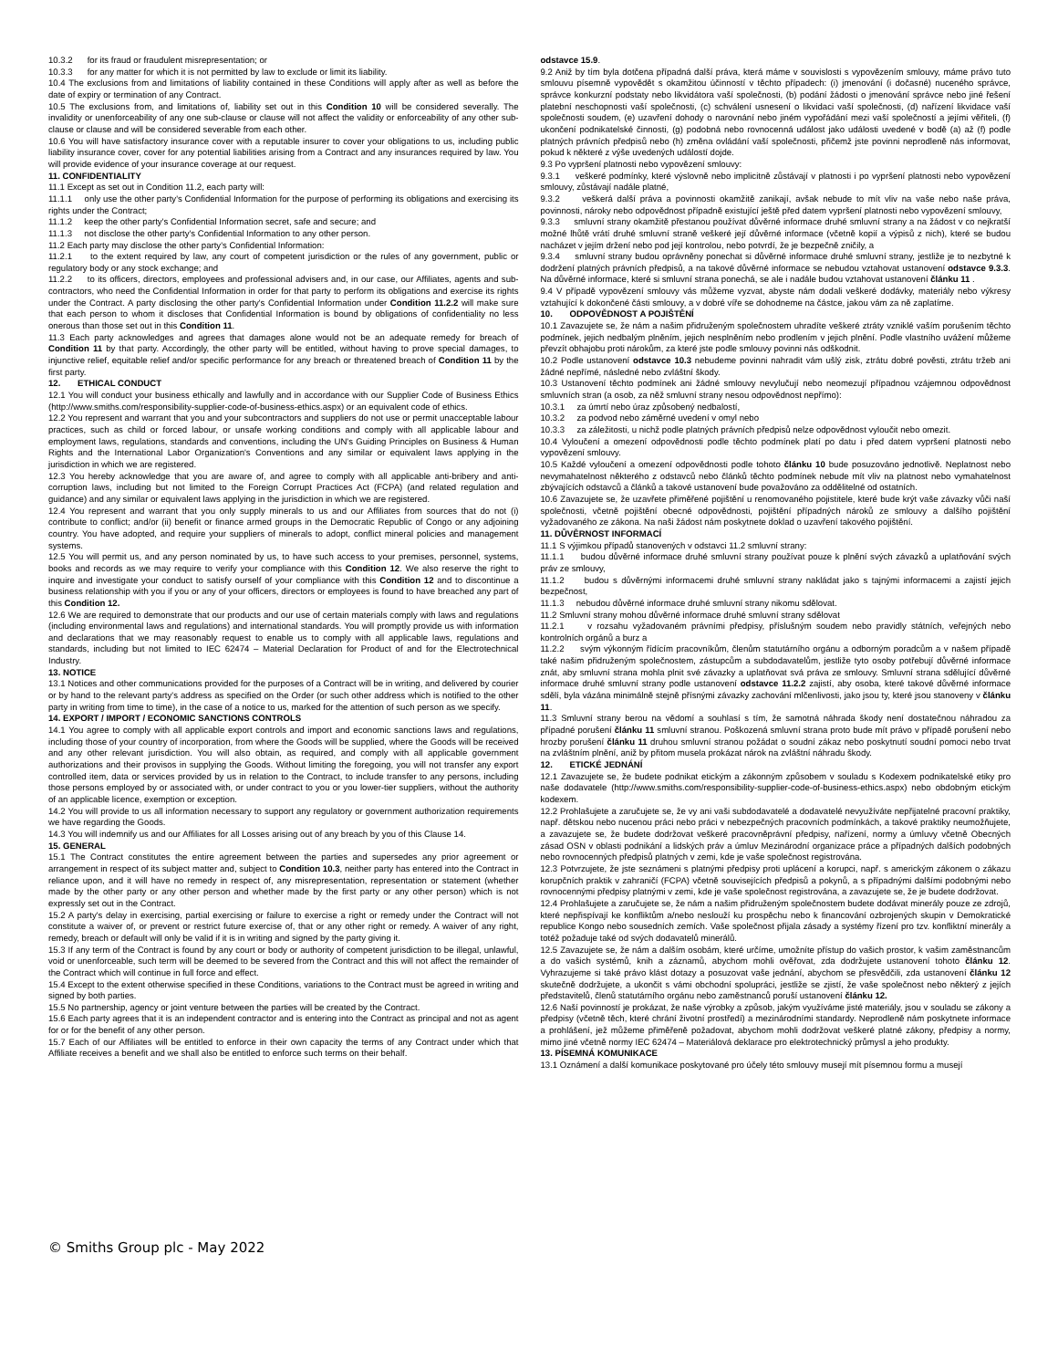10.3.2 for its fraud or fraudulent misrepresentation; or
10.3.3 for any matter for which it is not permitted by law to exclude or limit its liability.
10.4 The exclusions from and limitations of liability contained in these Conditions will apply after as well as before the date of expiry or termination of any Contract.
10.5 The exclusions from, and limitations of, liability set out in this Condition 10 will be considered severally. The invalidity or unenforceability of any one sub-clause or clause will not affect the validity or enforceability of any other sub-clause or clause and will be considered severable from each other.
10.6 You will have satisfactory insurance cover with a reputable insurer to cover your obligations to us, including public liability insurance cover, cover for any potential liabilities arising from a Contract and any insurances required by law. You will provide evidence of your insurance coverage at our request.
11. CONFIDENTIALITY
11.1 Except as set out in Condition 11.2, each party will:
11.1.1 only use the other party's Confidential Information for the purpose of performing its obligations and exercising its rights under the Contract;
11.1.2 keep the other party's Confidential Information secret, safe and secure; and
11.1.3 not disclose the other party's Confidential Information to any other person.
11.2 Each party may disclose the other party's Confidential Information:
11.2.1 to the extent required by law, any court of competent jurisdiction or the rules of any government, public or regulatory body or any stock exchange; and
11.2.2 to its officers, directors, employees and professional advisers and, in our case, our Affiliates, agents and sub-contractors, who need the Confidential Information in order for that party to perform its obligations and exercise its rights under the Contract. A party disclosing the other party's Confidential Information under Condition 11.2.2 will make sure that each person to whom it discloses that Confidential Information is bound by obligations of confidentiality no less onerous than those set out in this Condition 11.
11.3 Each party acknowledges and agrees that damages alone would not be an adequate remedy for breach of Condition 11 by that party. Accordingly, the other party will be entitled, without having to prove special damages, to injunctive relief, equitable relief and/or specific performance for any breach or threatened breach of Condition 11 by the first party.
12. ETHICAL CONDUCT
12.1 You will conduct your business ethically and lawfully and in accordance with our Supplier Code of Business Ethics (http://www.smiths.com/responsibility-supplier-code-of-business-ethics.aspx) or an equivalent code of ethics.
12.2 You represent and warrant that you and your subcontractors and suppliers do not use or permit unacceptable labour practices, such as child or forced labour, or unsafe working conditions and comply with all applicable labour and employment laws, regulations, standards and conventions, including the UN's Guiding Principles on Business & Human Rights and the International Labor Organization's Conventions and any similar or equivalent laws applying in the jurisdiction in which we are registered.
12.3 You hereby acknowledge that you are aware of, and agree to comply with all applicable anti-bribery and anti-corruption laws, including but not limited to the Foreign Corrupt Practices Act (FCPA) (and related regulation and guidance) and any similar or equivalent laws applying in the jurisdiction in which we are registered.
12.4 You represent and warrant that you only supply minerals to us and our Affiliates from sources that do not (i) contribute to conflict; and/or (ii) benefit or finance armed groups in the Democratic Republic of Congo or any adjoining country. You have adopted, and require your suppliers of minerals to adopt, conflict mineral policies and management systems.
12.5 You will permit us, and any person nominated by us, to have such access to your premises, personnel, systems, books and records as we may require to verify your compliance with this Condition 12. We also reserve the right to inquire and investigate your conduct to satisfy ourself of your compliance with this Condition 12 and to discontinue a business relationship with you if you or any of your officers, directors or employees is found to have breached any part of this Condition 12.
12.6 We are required to demonstrate that our products and our use of certain materials comply with laws and regulations (including environmental laws and regulations) and international standards. You will promptly provide us with information and declarations that we may reasonably request to enable us to comply with all applicable laws, regulations and standards, including but not limited to IEC 62474 – Material Declaration for Product of and for the Electrotechnical Industry.
13. NOTICE
13.1 Notices and other communications provided for the purposes of a Contract will be in writing, and delivered by courier or by hand to the relevant party's address as specified on the Order (or such other address which is notified to the other party in writing from time to time), in the case of a notice to us, marked for the attention of such person as we specify.
14. EXPORT / IMPORT / ECONOMIC SANCTIONS CONTROLS
14.1 You agree to comply with all applicable export controls and import and economic sanctions laws and regulations, including those of your country of incorporation, from where the Goods will be supplied, where the Goods will be received and any other relevant jurisdiction. You will also obtain, as required, and comply with all applicable government authorizations and their provisos in supplying the Goods. Without limiting the foregoing, you will not transfer any export controlled item, data or services provided by us in relation to the Contract, to include transfer to any persons, including those persons employed by or associated with, or under contract to you or you lower-tier suppliers, without the authority of an applicable licence, exemption or exception.
14.2 You will provide to us all information necessary to support any regulatory or government authorization requirements we have regarding the Goods.
14.3 You will indemnify us and our Affiliates for all Losses arising out of any breach by you of this Clause 14.
15. GENERAL
15.1 The Contract constitutes the entire agreement between the parties and supersedes any prior agreement or arrangement in respect of its subject matter and, subject to Condition 10.3, neither party has entered into the Contract in reliance upon, and it will have no remedy in respect of, any misrepresentation, representation or statement (whether made by the other party or any other person and whether made by the first party or any other person) which is not expressly set out in the Contract.
15.2 A party's delay in exercising, partial exercising or failure to exercise a right or remedy under the Contract will not constitute a waiver of, or prevent or restrict future exercise of, that or any other right or remedy. A waiver of any right, remedy, breach or default will only be valid if it is in writing and signed by the party giving it.
15.3 If any term of the Contract is found by any court or body or authority of competent jurisdiction to be illegal, unlawful, void or unenforceable, such term will be deemed to be severed from the Contract and this will not affect the remainder of the Contract which will continue in full force and effect.
15.4 Except to the extent otherwise specified in these Conditions, variations to the Contract must be agreed in writing and signed by both parties.
15.5 No partnership, agency or joint venture between the parties will be created by the Contract.
15.6 Each party agrees that it is an independent contractor and is entering into the Contract as principal and not as agent for or for the benefit of any other person.
15.7 Each of our Affiliates will be entitled to enforce in their own capacity the terms of any Contract under which that Affiliate receives a benefit and we shall also be entitled to enforce such terms on their behalf.
odstavce 15.9.
9.2 Aniž by tím byla dotčena případná další práva, která máme v souvislosti s vypovězením smlouvy, máme právo tuto smlouvu písemně vypovědět s okamžitou účinností v těchto případech: (i) jmenování (i dočasné) nuceného správce, správce konkurzní podstaty nebo likvidátora vaší společnosti, (b) podání žádosti o jmenování správce nebo jiné řešení platební neschopnosti vaší společnosti, (c) schválení usnesení o likvidaci vaší společnosti, (d) nařízení likvidace vaší společnosti soudem, (e) uzavření dohody o narovnání nebo jiném vypořádání mezi vaší společností a jejími věřiteli, (f) ukončení podnikatelské činnosti, (g) podobná nebo rovnocenná událost jako události uvedené v bodě (a) až (f) podle platných právních předpisů nebo (h) změna ovládání vaší společnosti, přičemž jste povinni neprodleně nás informovat, pokud k některé z výše uvedených událostí dojde.
9.3 Po vypršení platnosti nebo vypovězení smlouvy:
9.3.1 veškeré podmínky, které výslovně nebo implicitně zůstávají v platnosti i po vypršení platnosti nebo vypovězení smlouvy, zůstávají nadále platné,
9.3.2 veškerá další práva a povinnosti okamžitě zanikají, avšak nebude to mít vliv na vaše nebo naše práva, povinnosti, nároky nebo odpovědnost případně existující ještě před datem vypršení platnosti nebo vypovězení smlouvy,
9.3.3 smluvní strany okamžitě přestanou používat důvěrné informace druhé smluvní strany a na žádost v co nejkratší možné lhůtě vrátí druhé smluvní straně veškeré její důvěrné informace (včetně kopií a výpisů z nich), které se budou nacházet v jejím držení nebo pod její kontrolou, nebo potvrdí, že je bezpečně zničily, a
9.3.4 smluvní strany budou oprávněny ponechat si důvěrné informace druhé smluvní strany, jestliže je to nezbytné k dodržení platných právních předpisů, a na takové důvěrné informace se nebudou vztahovat ustanovení odstavce 9.3.3. Na důvěrné informace, které si smluvní strana ponechá, se ale i nadále budou vztahovat ustanovení článku 11 .
9.4 V případě vypovězení smlouvy vás můžeme vyzvat, abyste nám dodali veškeré dodávky, materiály nebo výkresy vztahující k dokončené části smlouvy, a v dobré víře se dohodneme na částce, jakou vám za ně zaplatíme.
10. ODPOVĚDNOST A POJIŠTĚNÍ
10.1 Zavazujete se, že nám a našim přidruženým společnostem uhradíte veškeré ztráty vzniklé vaším porušením těchto podmínek, jejich nedbalým plněním, jejich nesplněním nebo prodlením v jejich plnění. Podle vlastního uvážení můžeme převzít obhajobu proti nárokům, za které jste podle smlouvy povinni nás odškodnit.
10.2 Podle ustanovení odstavce 10.3 nebudeme povinni nahradit vám ušlý zisk, ztrátu dobré pověsti, ztrátu tržeb ani žádné nepřímé, následné nebo zvláštní škody.
10.3 Ustanovení těchto podmínek ani žádné smlouvy nevylučují nebo neomezují případnou vzájemnou odpovědnost smluvních stran (a osob, za něž smluvní strany nesou odpovědnost nepřímo):
10.3.1 za úmrtí nebo úraz způsobený nedbalostí,
10.3.2 za podvod nebo záměrné uvedení v omyl nebo
10.3.3 za záležitosti, u nichž podle platných právních předpisů nelze odpovědnost vyloučit nebo omezit.
10.4 Vyloučení a omezení odpovědnosti podle těchto podmínek platí po datu i před datem vypršení platnosti nebo vypovězení smlouvy.
10.5 Každé vyloučení a omezení odpovědnosti podle tohoto článku 10 bude posuzováno jednotlivě. Neplatnost nebo nevymahatelnost některého z odstavců nebo článků těchto podmínek nebude mít vliv na platnost nebo vymahatelnost zbývajících odstavců a článků a takové ustanovení bude považováno za oddělitelné od ostatních.
10.6 Zavazujete se, že uzavřete přiměřené pojištění u renomovaného pojistitele, které bude krýt vaše závazky vůči naší společnosti, včetně pojištění obecné odpovědnosti, pojištění případných nároků ze smlouvy a dalšího pojištění vyžadovaného ze zákona. Na naši žádost nám poskytnete doklad o uzavření takového pojištění.
11. DŮVĚRNOST INFORMACÍ
11.1 S výjimkou případů stanovených v odstavci 11.2 smluvní strany:
11.1.1 budou důvěrné informace druhé smluvní strany používat pouze k plnění svých závazků a uplatňování svých práv ze smlouvy,
11.1.2 budou s důvěrnými informacemi druhé smluvní strany nakládat jako s tajnými informacemi a zajistí jejich bezpečnost,
11.1.3 nebudou důvěrné informace druhé smluvní strany nikomu sdělovat.
11.2 Smluvní strany mohou důvěrné informace druhé smluvní strany sdělovat
11.2.1 v rozsahu vyžadovaném právními předpisy, příslušným soudem nebo pravidly státních, veřejných nebo kontrolních orgánů a burz a
11.2.2 svým výkonným řídícím pracovníkům, členům statutárního orgánu a odborným poradcům a v našem případě také našim přidruženým společnostem, zástupcům a subdodavatelům, jestliže tyto osoby potřebují důvěrné informace znát, aby smluvní strana mohla plnit své závazky a uplatňovat svá práva ze smlouvy. Smluvní strana sdělující důvěrné informace druhé smluvní strany podle ustanovení odstavce 11.2.2 zajistí, aby osoba, které takové důvěrné informace sdělí, byla vázána minimálně stejně přísnými závazky zachování mlčenlivosti, jako jsou ty, které jsou stanoveny v článku 11.
11.3 Smluvní strany berou na vědomí a souhlasí s tím, že samotná náhrada škody není dostatečnou náhradou za případné porušení článku 11 smluvní stranou. Poškozená smluvní strana proto bude mít právo v případě porušení nebo hrozby porušení článku 11 druhou smluvní stranou požádat o soudní zákaz nebo poskytnutí soudní pomoci nebo trvat na zvláštním plnění, aniž by přitom musela prokázat nárok na zvláštní náhradu škody.
12. ETICKÉ JEDNÁNÍ
12.1 Zavazujete se, že budete podnikat etickým a zákonným způsobem v souladu s Kodexem podnikatelské etiky pro naše dodavatele (http://www.smiths.com/responsibility-supplier-code-of-business-ethics.aspx) nebo obdobným etickým kodexem.
12.2 Prohlašujete a zaručujete se, že vy ani vaši subdodavatelé a dodavatelé nevyužíváte nepřijatelné pracovní praktiky, např. dětskou nebo nucenou práci nebo práci v nebezpečných pracovních podmínkách, a takové praktiky neumožňujete, a zavazujete se, že budete dodržovat veškeré pracovněprávní předpisy, nařízení, normy a úmluvy včetně Obecných zásad OSN v oblasti podnikání a lidských práv a úmluv Mezinárodní organizace práce a případných dalších podobných nebo rovnocenných předpisů platných v zemi, kde je vaše společnost registrována.
12.3 Potvrzujete, že jste seznámeni s platnými předpisy proti uplácení a korupci, např. s americkým zákonem o zákazu korupčních praktik v zahraničí (FCPA) včetně souvisejících předpisů a pokynů, a s případnými dalšími podobnými nebo rovnocennými předpisy platnými v zemi, kde je vaše společnost registrována, a zavazujete se, že je budete dodržovat.
12.4 Prohlašujete a zaručujete se, že nám a našim přidruženým společnostem budete dodávat minerály pouze ze zdrojů, které nepřispívají ke konfliktům a/nebo neslouží ku prospěchu nebo k financování ozbrojených skupin v Demokratické republice Kongo nebo sousedních zemích. Vaše společnost přijala zásady a systémy řízení pro tzv. konfliktní minerály a totéž požaduje také od svých dodavatelů minerálů.
12.5 Zavazujete se, že nám a dalším osobám, které určíme, umožníte přístup do vašich prostor, k vašim zaměstnancům a do vašich systémů, knih a záznamů, abychom mohli ověřovat, zda dodržujete ustanovení tohoto článku 12. Vyhrazujeme si také právo klást dotazy a posuzovat vaše jednání, abychom se přesvědčili, zda ustanovení článku 12 skutečně dodržujete, a ukončit s vámi obchodní spolupráci, jestliže se zjistí, že vaše společnost nebo některý z jejích představitelů, členů statutárního orgánu nebo zaměstnanců poruší ustanovení článku 12.
12.6 Naší povinností je prokázat, že naše výrobky a způsob, jakým využíváme jisté materiály, jsou v souladu se zákony a předpisy (včetně těch, které chrání životní prostředí) a mezinárodními standardy. Neprodleně nám poskytnete informace a prohlášení, jež můžeme přiměřeně požadovat, abychom mohli dodržovat veškeré platné zákony, předpisy a normy, mimo jiné včetně normy IEC 62474 – Materiálová deklarace pro elektrotechnický průmysl a jeho produkty.
13. PÍSEMNÁ KOMUNIKACE
13.1 Oznámení a další komunikace poskytované pro účely této smlouvy musejí mít písemnou formu a musejí
© Smiths Group plc - May 2022